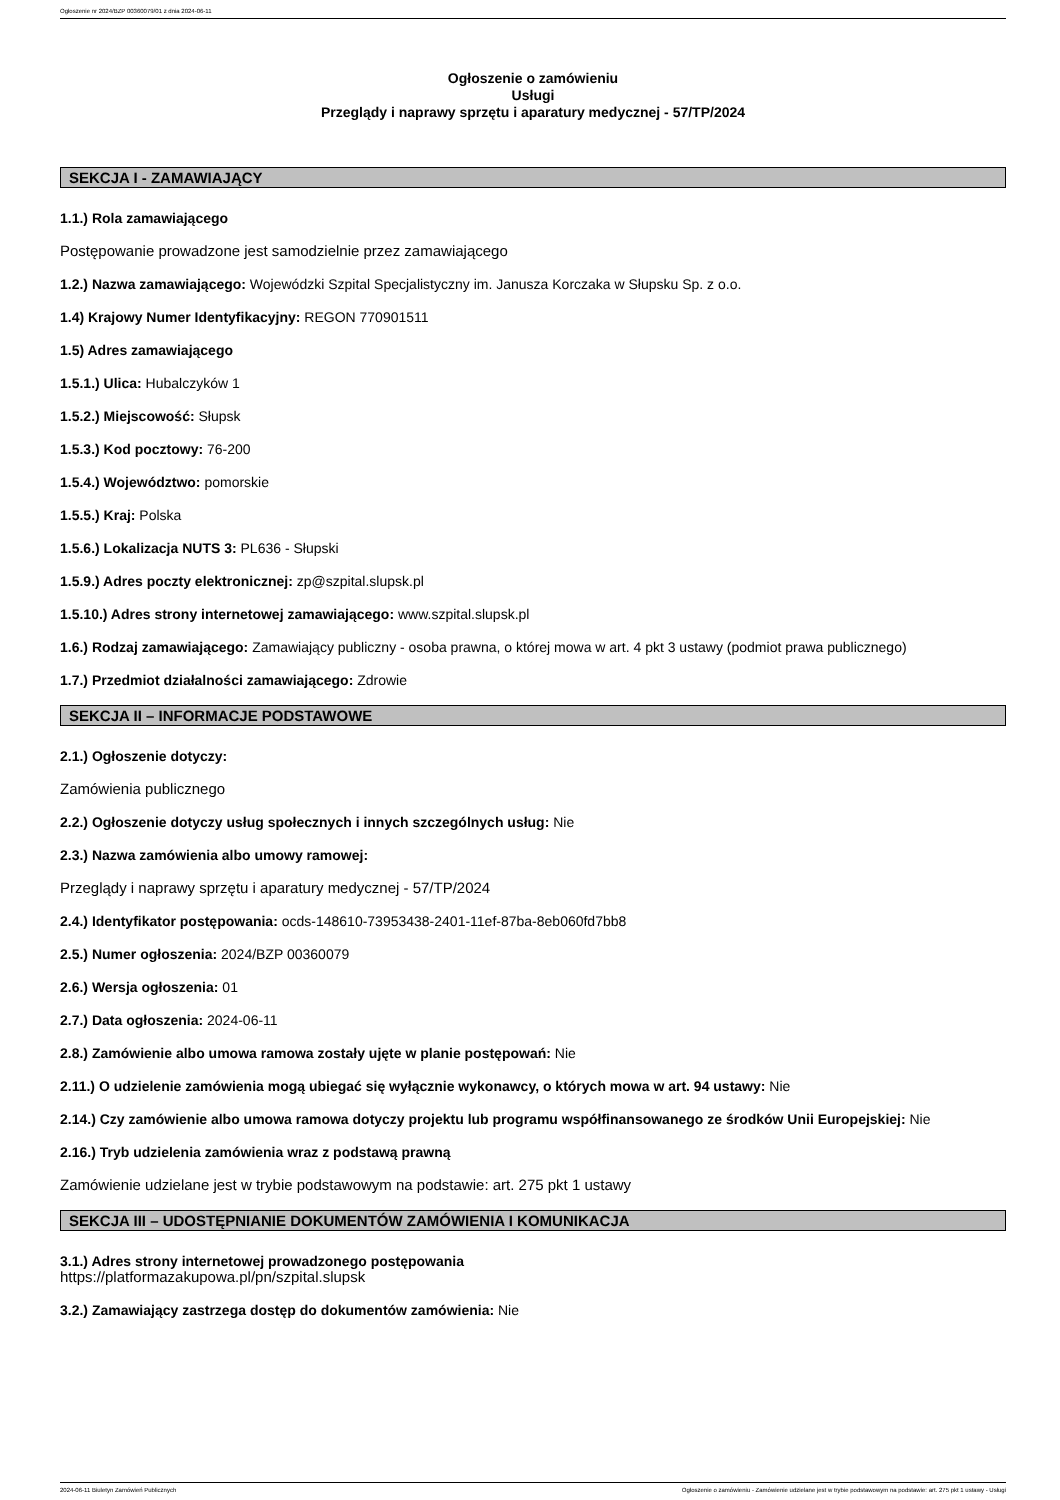Ogłoszenie nr 2024/BZP 00360079/01 z dnia 2024-06-11
Ogłoszenie o zamówieniu
Usługi
Przeglądy i naprawy sprzętu i aparatury medycznej - 57/TP/2024
SEKCJA I - ZAMAWIAJĄCY
1.1.) Rola zamawiającego
Postępowanie prowadzone jest samodzielnie przez zamawiającego
1.2.) Nazwa zamawiającego: Wojewódzki Szpital Specjalistyczny im. Janusza Korczaka w Słupsku Sp. z o.o.
1.4) Krajowy Numer Identyfikacyjny: REGON 770901511
1.5) Adres zamawiającego
1.5.1.) Ulica: Hubalczyków 1
1.5.2.) Miejscowość: Słupsk
1.5.3.) Kod pocztowy: 76-200
1.5.4.) Województwo: pomorskie
1.5.5.) Kraj: Polska
1.5.6.) Lokalizacja NUTS 3: PL636 - Słupski
1.5.9.) Adres poczty elektronicznej: zp@szpital.slupsk.pl
1.5.10.) Adres strony internetowej zamawiającego: www.szpital.slupsk.pl
1.6.) Rodzaj zamawiającego: Zamawiający publiczny - osoba prawna, o której mowa w art. 4 pkt 3 ustawy (podmiot prawa publicznego)
1.7.) Przedmiot działalności zamawiającego: Zdrowie
SEKCJA II – INFORMACJE PODSTAWOWE
2.1.) Ogłoszenie dotyczy:
Zamówienia publicznego
2.2.) Ogłoszenie dotyczy usług społecznych i innych szczególnych usług: Nie
2.3.) Nazwa zamówienia albo umowy ramowej:
Przeglądy i naprawy sprzętu i aparatury medycznej - 57/TP/2024
2.4.) Identyfikator postępowania: ocds-148610-73953438-2401-11ef-87ba-8eb060fd7bb8
2.5.) Numer ogłoszenia: 2024/BZP 00360079
2.6.) Wersja ogłoszenia: 01
2.7.) Data ogłoszenia: 2024-06-11
2.8.) Zamówienie albo umowa ramowa zostały ujęte w planie postępowań: Nie
2.11.) O udzielenie zamówienia mogą ubiegać się wyłącznie wykonawcy, o których mowa w art. 94 ustawy: Nie
2.14.) Czy zamówienie albo umowa ramowa dotyczy projektu lub programu współfinansowanego ze środków Unii Europejskiej: Nie
2.16.) Tryb udzielenia zamówienia wraz z podstawą prawną
Zamówienie udzielane jest w trybie podstawowym na podstawie: art. 275 pkt 1 ustawy
SEKCJA III – UDOSTĘPNIANIE DOKUMENTÓW ZAMÓWIENIA I KOMUNIKACJA
3.1.) Adres strony internetowej prowadzonego postępowania
https://platformazakupowa.pl/pn/szpital.slupsk
3.2.) Zamawiający zastrzega dostęp do dokumentów zamówienia: Nie
2024-06-11 Biuletyn Zamówień Publicznych Ogłoszenie o zamówieniu - Zamówienie udzielane jest w trybie podstawowym na podstawie: art. 275 pkt 1 ustawy - Usługi